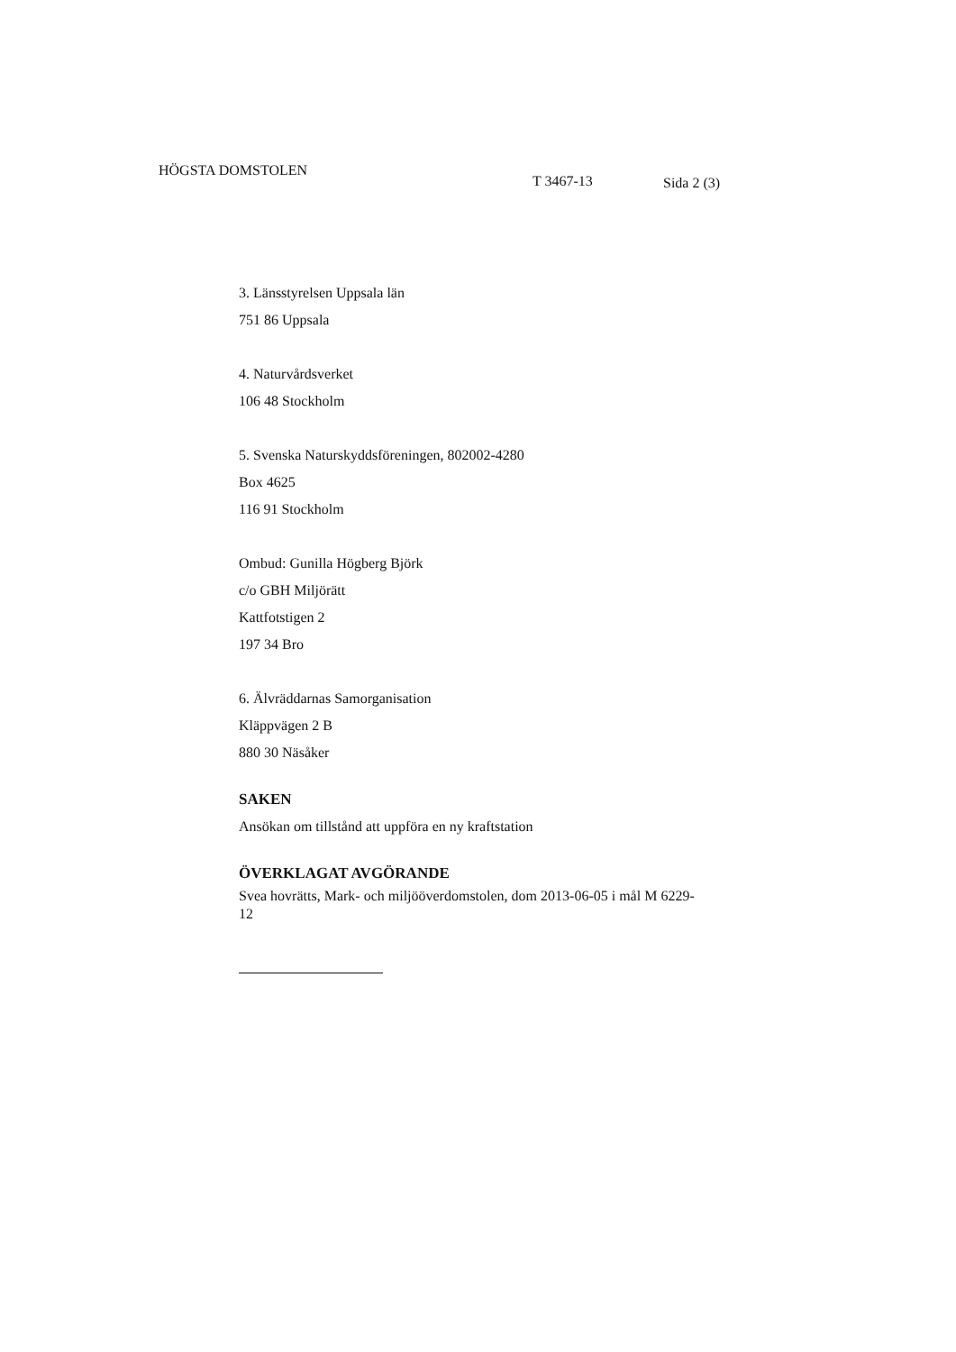HÖGSTA DOMSTOLEN
T 3467-13 Sida 2 (3)
3. Länsstyrelsen Uppsala län
751 86 Uppsala
4. Naturvårdsverket
106 48 Stockholm
5. Svenska Naturskyddsföreningen, 802002-4280
Box 4625
116 91 Stockholm
Ombud: Gunilla Högberg Björk
c/o GBH Miljörätt
Kattfotstigen 2
197 34 Bro
6. Älvräddarnas Samorganisation
Kläppvägen 2 B
880 30 Näsåker
SAKEN
Ansökan om tillstånd att uppföra en ny kraftstation
ÖVERKLAGAT AVGÖRANDE
Svea hovrätts, Mark- och miljööverdomstolen, dom 2013-06-05 i mål M 6229-12